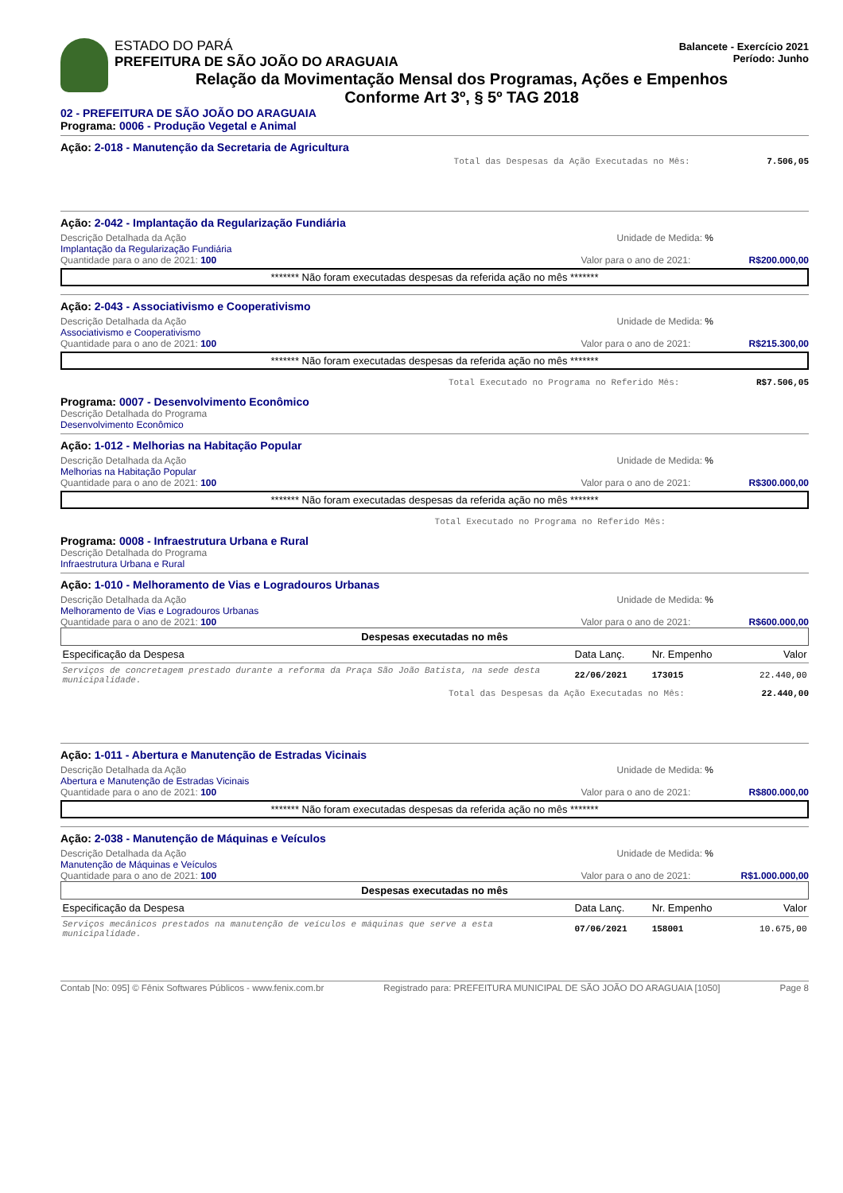ESTADO DO PARÁ
PREFEITURA DE SÃO JOÃO DO ARAGUAIA
Balancete - Exercício 2021
Período: Junho
Relação da Movimentação Mensal dos Programas, Ações e Empenhos
Conforme Art 3º, § 5º TAG 2018
02 - PREFEITURA DE SÃO JOÃO DO ARAGUAIA
Programa: 0006 - Produção Vegetal e Animal
Ação: 2-018 - Manutenção da Secretaria de Agricultura
Total das Despesas da Ação Executadas no Mês: 7.506,05
Ação: 2-042 - Implantação da Regularização Fundiária
Descrição Detalhada da Ação Unidade de Medida: %
Implantação da Regularização Fundiária
Quantidade para o ano de 2021: 100 Valor para o ano de 2021: R$200.000,00
******* Não foram executadas despesas da referida ação no mês *******
Ação: 2-043 - Associativismo e Cooperativismo
Descrição Detalhada da Ação Unidade de Medida: %
Associativismo e Cooperativismo
Quantidade para o ano de 2021: 100 Valor para o ano de 2021: R$215.300,00
******* Não foram executadas despesas da referida ação no mês *******
Total Executado no Programa no Referido Mês: R$7.506,05
Programa: 0007 - Desenvolvimento Econômico
Descrição Detalhada do Programa
Desenvolvimento Econômico
Ação: 1-012 - Melhorias na Habitação Popular
Descrição Detalhada da Ação Unidade de Medida: %
Melhorias na Habitação Popular
Quantidade para o ano de 2021: 100 Valor para o ano de 2021: R$300.000,00
******* Não foram executadas despesas da referida ação no mês *******
Total Executado no Programa no Referido Mês:
Programa: 0008 - Infraestrutura Urbana e Rural
Descrição Detalhada do Programa
Infraestrutura Urbana e Rural
Ação: 1-010 - Melhoramento de Vias e Logradouros Urbanas
Descrição Detalhada da Ação Unidade de Medida: %
Melhoramento de Vias e Logradouros Urbanas
Quantidade para o ano de 2021: 100 Valor para o ano de 2021: R$600.000,00
| Despesas executadas no mês | | | |
| --- | --- | --- | --- |
| Especificação da Despesa | Data Lanç. | Nr. Empenho | Valor |
| Serviços de concretagem prestado durante a reforma da Praça São João Batista, na sede desta municipalidade. | 22/06/2021 | 173015 | 22.440,00 |
Total das Despesas da Ação Executadas no Mês: 22.440,00
Ação: 1-011 - Abertura e Manutenção de Estradas Vicinais
Descrição Detalhada da Ação Unidade de Medida: %
Abertura e Manutenção de Estradas Vicinais
Quantidade para o ano de 2021: 100 Valor para o ano de 2021: R$800.000,00
******* Não foram executadas despesas da referida ação no mês *******
Ação: 2-038 - Manutenção de Máquinas e Veículos
Descrição Detalhada da Ação Unidade de Medida: %
Manutenção de Máquinas e Veículos
Quantidade para o ano de 2021: 100 Valor para o ano de 2021: R$1.000.000,00
| Despesas executadas no mês | | | |
| --- | --- | --- | --- |
| Especificação da Despesa | Data Lanç. | Nr. Empenho | Valor |
| Serviços mecânicos prestados na manutenção de veículos e máquinas que serve a esta municipalidade. | 07/06/2021 | 158001 | 10.675,00 |
Contab [No: 095] © Fênix Softwares Públicos - www.fenix.com.br Registrado para: PREFEITURA MUNICIPAL DE SÃO JOÃO DO ARAGUAIA [1050] Page 8